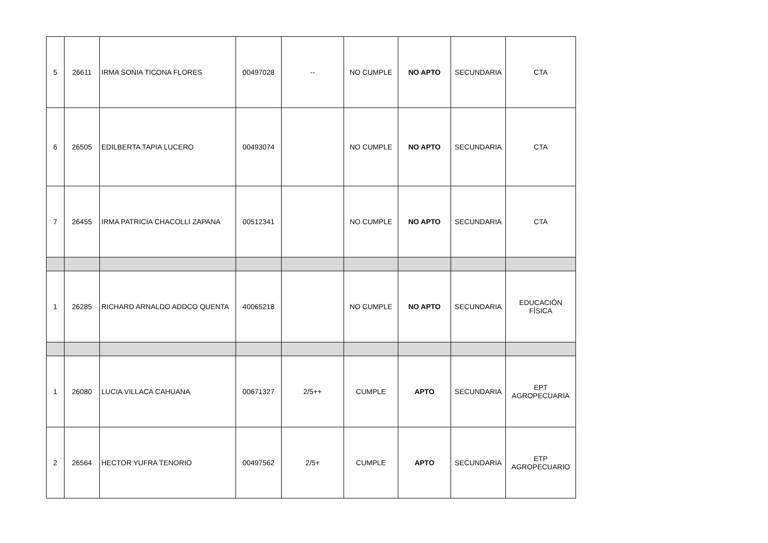| 5 | 26611 | IRMA SONIA TICONA FLORES | 00497028 | -- | NO CUMPLE | NO APTO | SECUNDARIA | CTA |
| 6 | 26505 | EDILBERTA TAPIA LUCERO | 00493074 | | NO CUMPLE | NO APTO | SECUNDARIA | CTA |
| 7 | 26455 | IRMA PATRICIA CHACOLLI ZAPANA | 00512341 | | NO CUMPLE | NO APTO | SECUNDARIA | CTA |
| 1 | 26285 | RICHARD ARNALDO ADDCO QUENTA | 40065218 | | NO CUMPLE | NO APTO | SECUNDARIA | EDUCACIÓN FÍSICA |
| 1 | 26080 | LUCIA VILLACA CAHUANA | 00671327 | 2/5++ | CUMPLE | APTO | SECUNDARIA | EPT AGROPECUARIA |
| 2 | 26564 | HECTOR YUFRA TENORIO | 00497562 | 2/5+ | CUMPLE | APTO | SECUNDARIA | ETP AGROPECUARIO |